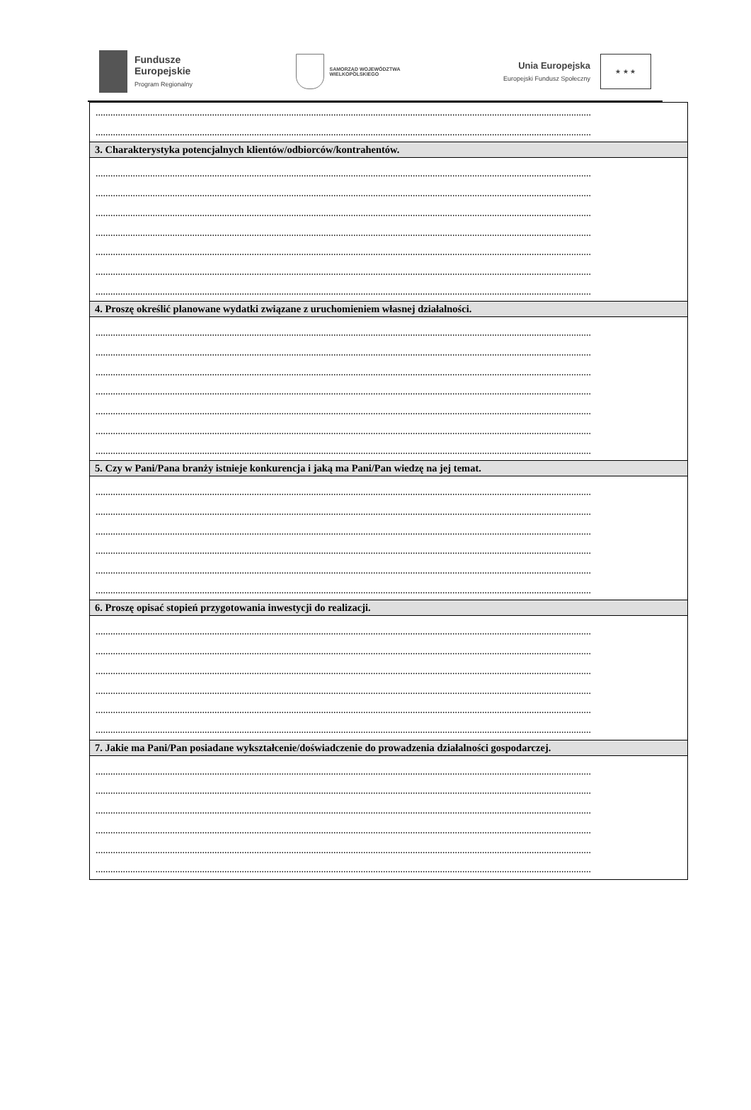Fundusze
Europejskie
Program Regionalny
SAMORZĄD WOJEWÓDZTWA
WIELKOPOLSKIEGO
Unia Europejska
Europejski Fundusz Społeczny
★ ★ ★
| ........................................................................................................................................................................................................ ........................................................................................................................................................................................................ |
| 3. Charakterystyka potencjalnych klientów/odbiorców/kontrahentów. |
| ........................................................................................................................................................................................................ ........................................................................................................................................................................................................ ........................................................................................................................................................................................................ ........................................................................................................................................................................................................ ........................................................................................................................................................................................................ ........................................................................................................................................................................................................ ........................................................................................................................................................................................................ |
| 4. Proszę określić planowane wydatki związane z uruchomieniem własnej działalności. |
| ........................................................................................................................................................................................................ ........................................................................................................................................................................................................ ........................................................................................................................................................................................................ ........................................................................................................................................................................................................ ........................................................................................................................................................................................................ ........................................................................................................................................................................................................ ........................................................................................................................................................................................................ |
| 5. Czy w Pani/Pana branży istnieje konkurencja i jaką ma Pani/Pan wiedzę na jej temat. |
| ........................................................................................................................................................................................................ ........................................................................................................................................................................................................ ........................................................................................................................................................................................................ ........................................................................................................................................................................................................ ........................................................................................................................................................................................................ ........................................................................................................................................................................................................ |
| 6. Proszę opisać stopień przygotowania inwestycji do realizacji. |
| ........................................................................................................................................................................................................ ........................................................................................................................................................................................................ ........................................................................................................................................................................................................ ........................................................................................................................................................................................................ ........................................................................................................................................................................................................ ........................................................................................................................................................................................................ |
| 7. Jakie ma Pani/Pan posiadane wykształcenie/doświadczenie do prowadzenia działalności gospodarczej. |
| ........................................................................................................................................................................................................ ........................................................................................................................................................................................................ ........................................................................................................................................................................................................ ........................................................................................................................................................................................................ ........................................................................................................................................................................................................ ........................................................................................................................................................................................................ |